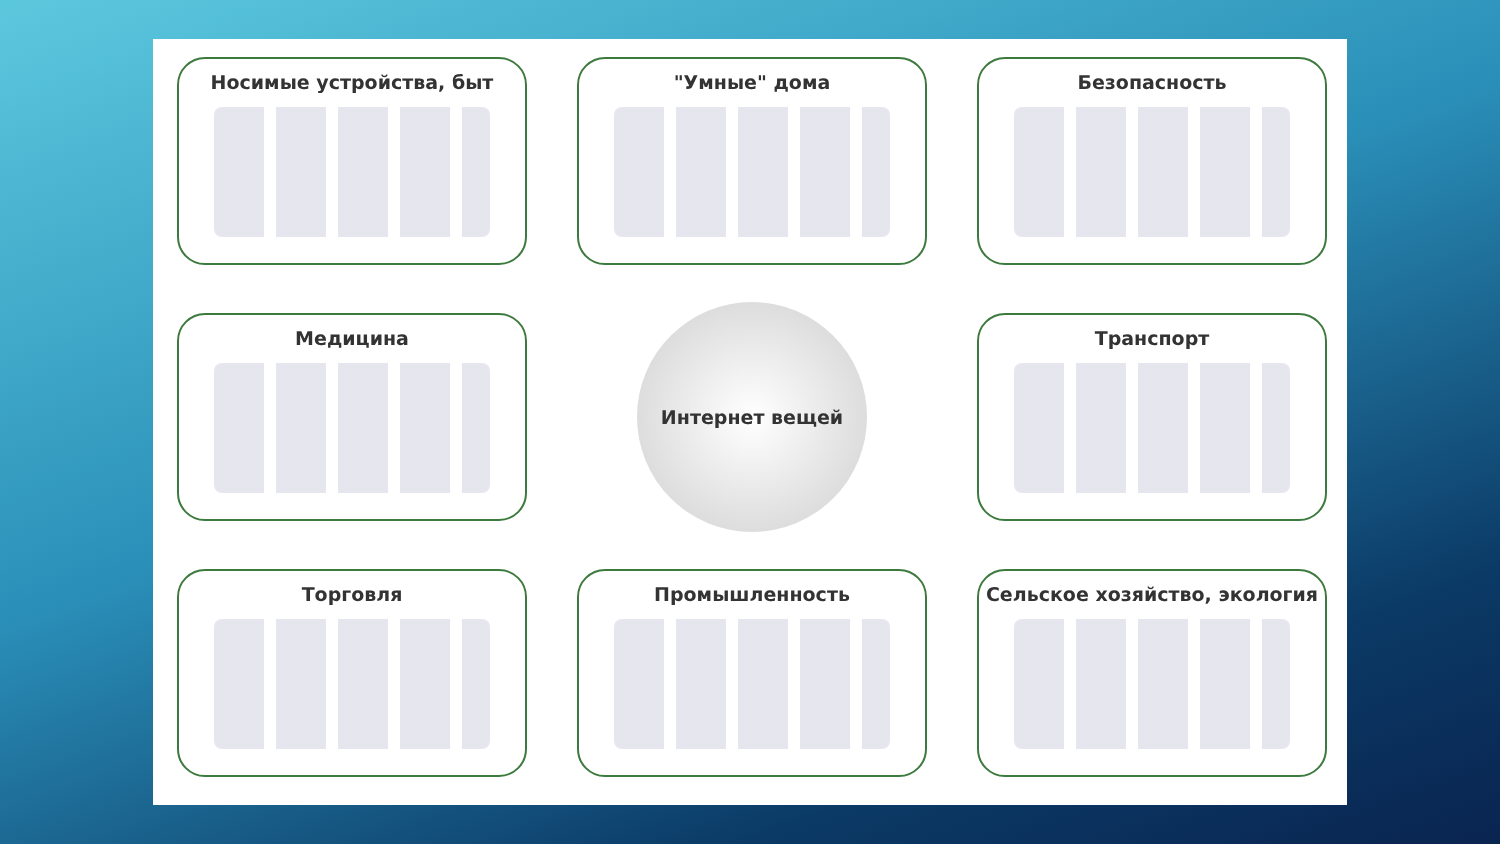Носимые устройства, быт
"Умные" дома
Безопасность
Медицина
Интернет вещей
Транспорт
Торговля
Промышленность
Сельское хозяйство, экология